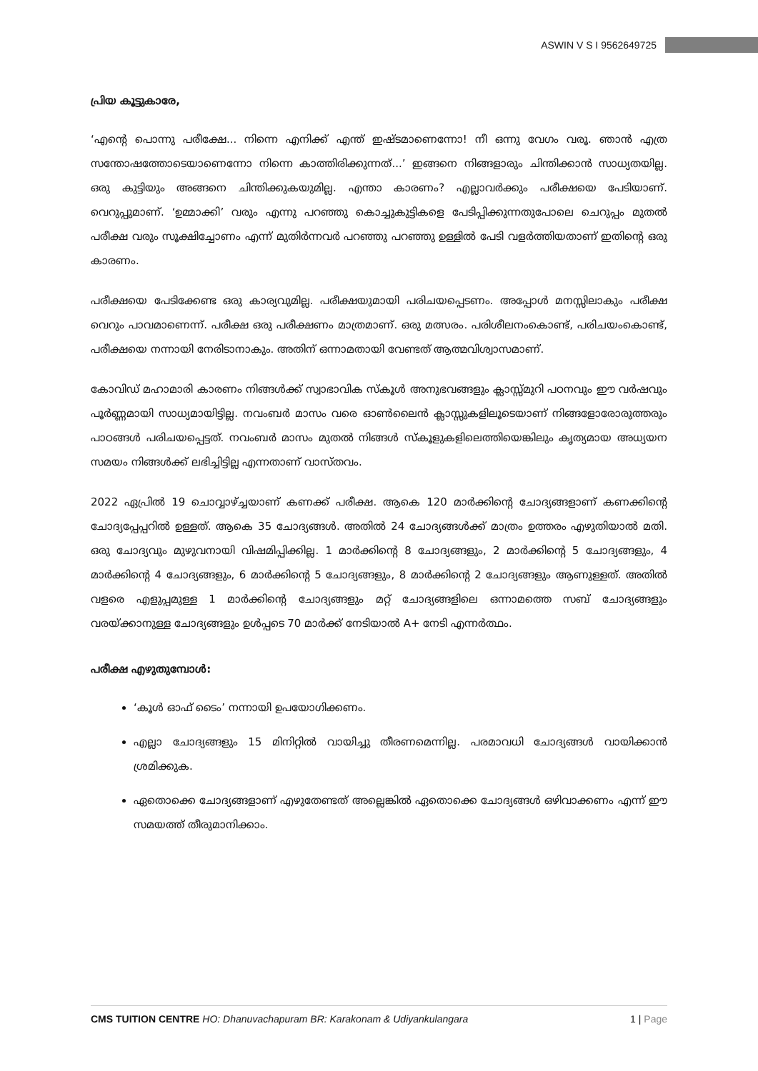ASWIN V S I 9562649725
പ്രിയ കൂട്ടുകാരേ,
‘എന്റെ പൊന്നു പരീക്ഷേ... നിന്നെ എനിക്ക് എന്ത് ഇഷ്ടമാണെന്നോ! നീ ഒന്നു വേഗം വരൂ. ഞാൻ എത്ര സന്തോഷത്തോടെയാണെന്നോ നിന്നെ കാത്തിരിക്കുന്നത്...’ ഇങ്ങനെ നിങ്ങളാരും ചിന്തിക്കാൻ സാധ്യതയില്ല. ഒരു കുട്ടിയും അങ്ങനെ ചിന്തിക്കുകയുമില്ല. എന്താ കാരണം? എല്ലാവർക്കും പരീക്ഷയെ പേടിയാണ്. വെറുപ്പുമാണ്. ‘ഉമ്മാക്കി’ വരും എന്നു പറഞ്ഞു കൊച്ചുകുട്ടികളെ പേടിപ്പിക്കുന്നതുപോലെ ചെറുപ്പം മുതൽ പരീക്ഷ വരും സൂക്ഷിച്ചോണം എന്ന് മുതിർന്നവർ പറഞ്ഞു പറഞ്ഞു ഉള്ളിൽ പേടി വളർത്തിയതാണ് ഇതിന്റെ ഒരു കാരണം.
പരീക്ഷയെ പേടിക്കേണ്ട ഒരു കാര്യവുമില്ല. പരീക്ഷയുമായി പരിചയപ്പെടണം. അപ്പോൾ മനസ്സിലാകും പരീക്ഷ വെറും പാവമാണെന്ന്. പരീക്ഷ ഒരു പരീക്ഷണം മാത്രമാണ്. ഒരു മത്സരം. പരിശീലനംകൊണ്ട്, പരിചയംകൊണ്ട്, പരീക്ഷയെ നന്നായി നേരിടാനാകും. അതിന് ഒന്നാമതായി വേണ്ടത് ആത്മവിശ്വാസമാണ്.
കോവിഡ് മഹാമാരി കാരണം നിങ്ങൾക്ക് സ്വാഭാവിക സ്കൂൾ അനുഭവങ്ങളും ക്ലാസ്സ്മുറി പഠനവും ഈ വർഷവും പൂർണ്ണമായി സാധ്യമായിട്ടില്ല. നവംബർ മാസം വരെ ഓൺലൈൻ ക്ലാസ്സുകളിലൂടെയാണ് നിങ്ങളോരോരുത്തരും പാഠങ്ങൾ പരിചയപ്പെട്ടത്. നവംബർ മാസം മുതൽ നിങ്ങൾ സ്കൂളുകളിലെത്തിയെങ്കിലും കൃത്യമായ അധ്യയന സമയം നിങ്ങൾക്ക് ലഭിച്ചിട്ടില്ല എന്നതാണ് വാസ്തവം.
2022 ഏപ്രിൽ 19 ചൊവ്വാഴ്ച്ചയാണ് കണക്ക് പരീക്ഷ. ആകെ 120 മാർക്കിന്റെ ചോദ്യങ്ങളാണ് കണക്കിന്റെ ചോദ്യപ്പേപ്പറിൽ ഉള്ളത്. ആകെ 35 ചോദ്യങ്ങൾ. അതിൽ 24 ചോദ്യങ്ങൾക്ക് മാത്രം ഉത്തരം എഴുതിയാൽ മതി. ഒരു ചോദ്യവും മുഴുവനായി വിഷമിപ്പിക്കില്ല. 1 മാർക്കിന്റെ 8 ചോദ്യങ്ങളും, 2 മാർക്കിന്റെ 5 ചോദ്യങ്ങളും, 4 മാർക്കിന്റെ 4 ചോദ്യങ്ങളും, 6 മാർക്കിന്റെ 5 ചോദ്യങ്ങളും, 8 മാർക്കിന്റെ 2 ചോദ്യങ്ങളും ആണുള്ളത്. അതിൽ വളരെ എളുപ്പമുള്ള 1 മാർക്കിന്റെ ചോദ്യങ്ങളും മറ്റ് ചോദ്യങ്ങളിലെ ഒന്നാമത്തെ സബ് ചോദ്യങ്ങളും വരയ്ക്കാനുള്ള ചോദ്യങ്ങളും ഉൾപ്പടെ 70 മാർക്ക് നേടിയാൽ A+ നേടി എന്നർത്ഥം.
പരീക്ഷ എഴുതുമ്പോൾ:
‘കൂൾ ഓഫ് ടൈം’ നന്നായി ഉപയോഗിക്കണം.
എല്ലാ ചോദ്യങ്ങളും 15 മിനിറ്റിൽ വായിച്ചു തീരണമെന്നില്ല. പരമാവധി ചോദ്യങ്ങൾ വായിക്കാൻ ശ്രമിക്കുക.
ഏതൊക്കെ ചോദ്യങ്ങളാണ് എഴുതേണ്ടത് അല്ലെങ്കിൽ ഏതൊക്കെ ചോദ്യങ്ങൾ ഒഴിവാക്കണം എന്ന് ഈ സമയത്ത് തീരുമാനിക്കാം.
CMS TUITION CENTRE HO: Dhanuvachapuram BR: Karakonam & Udiyankulangara 1 | Page